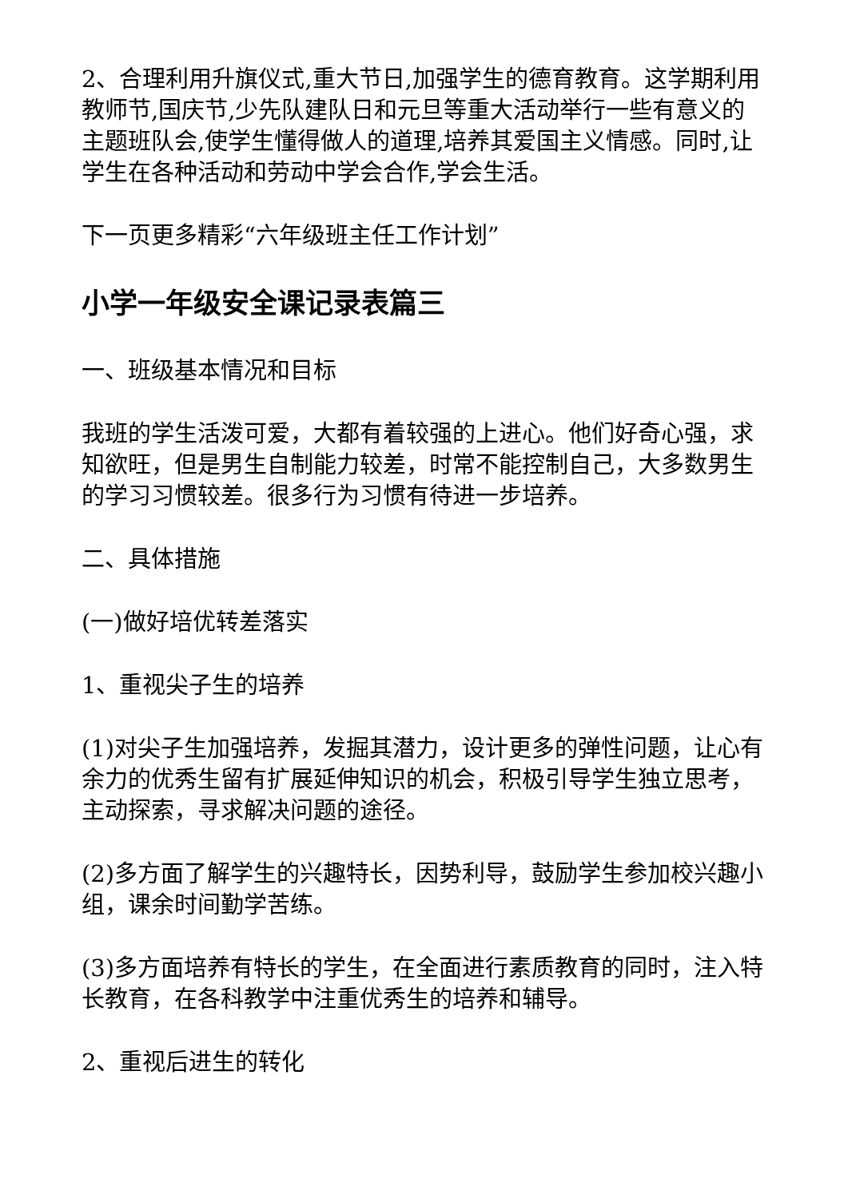2、合理利用升旗仪式,重大节日,加强学生的德育教育。这学期利用教师节,国庆节,少先队建队日和元旦等重大活动举行一些有意义的主题班队会,使学生懂得做人的道理,培养其爱国主义情感。同时,让学生在各种活动和劳动中学会合作,学会生活。
下一页更多精彩“六年级班主任工作计划”
小学一年级安全课记录表篇三
一、班级基本情况和目标
我班的学生活泼可爱，大都有着较强的上进心。他们好奇心强，求知欲旺，但是男生自制能力较差，时常不能控制自己，大多数男生的学习习惯较差。很多行为习惯有待进一步培养。
二、具体措施
(一)做好培优转差落实
1、重视尖子生的培养
(1)对尖子生加强培养，发掘其潜力，设计更多的弹性问题，让心有余力的优秀生留有扩展延伸知识的机会，积极引导学生独立思考，主动探索，寻求解决问题的途径。
(2)多方面了解学生的兴趣特长，因势利导，鼓励学生参加校兴趣小组，课余时间勤学苦练。
(3)多方面培养有特长的学生，在全面进行素质教育的同时，注入特长教育，在各科教学中注重优秀生的培养和辅导。
2、重视后进生的转化